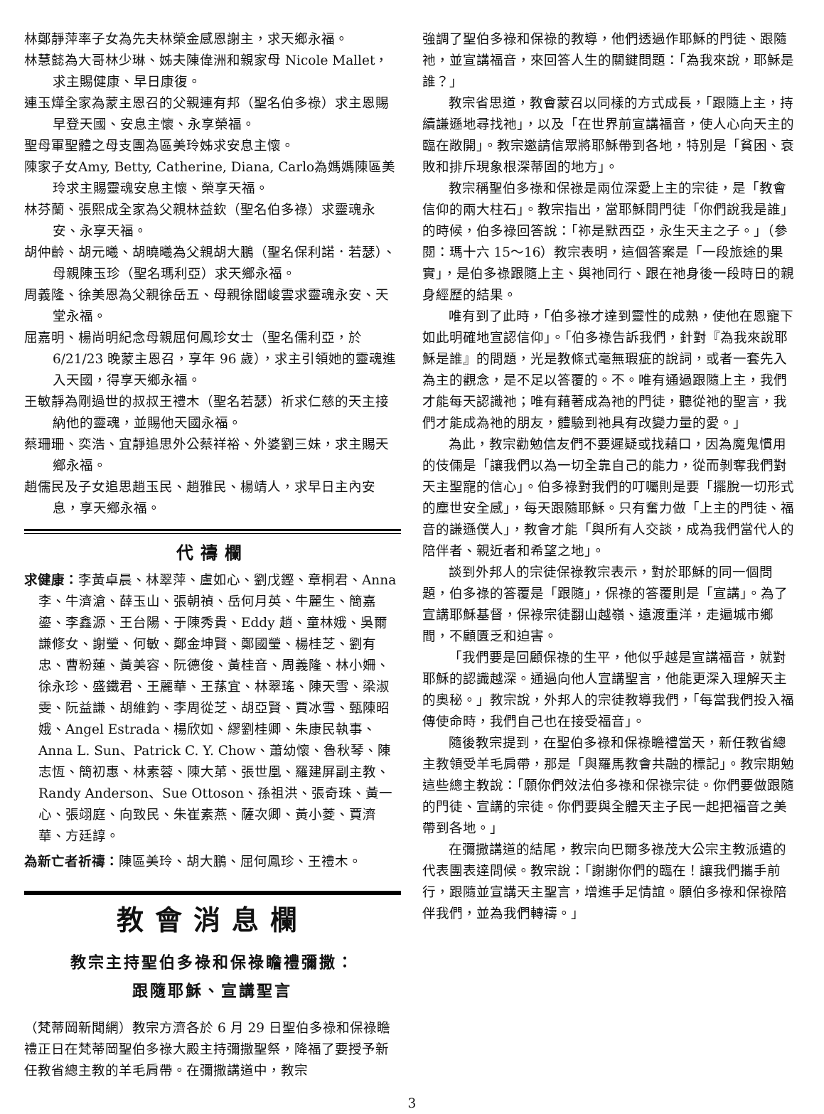林鄭靜萍率子女為先夫林榮金感恩謝主，求天鄉永福。
林慧懿為大哥林少琳、姊夫陳偉洲和親家母 Nicole Mallet，求主賜健康、早日康復。
連玉燁全家為蒙主恩召的父親連有邦（聖名伯多祿）求主恩賜早登天國、安息主懷、永享榮福。
聖母軍聖體之母支團為區美玲姊求安息主懷。
陳家子女Amy, Betty, Catherine, Diana, Carlo為媽媽陳區美玲求主賜靈魂安息主懷、榮享天福。
林芬蘭、張熙成全家為父親林益欽（聖名伯多祿）求靈魂永安、永享天福。
胡仲齡、胡元曦、胡曉曦為父親胡大鵬（聖名保利諾．若瑟）、母親陳玉珍（聖名瑪利亞）求天鄉永福。
周義隆、徐美恩為父親徐岳五、母親徐閻峻雲求靈魂永安、天堂永福。
屈嘉明、楊尚明紀念母親屈何鳳珍女士（聖名儒利亞，於 6/21/23 晚蒙主恩召，享年 96 歲），求主引領她的靈魂進入天國，得享天鄉永福。
王敏靜為剛過世的叔叔王禮木（聖名若瑟）祈求仁慈的天主接納他的靈魂，並賜他天國永福。
蔡珊珊、奕浩、宜靜追思外公蔡祥裕、外婆劉三妹，求主賜天鄉永福。
趙儒民及子女追思趙玉民、趙雅民、楊靖人，求早日主內安息，享天鄉永福。
代禱欄
求健康：李黃卓晨、林翠萍、盧如心、劉戊鏗、章桐君、Anna 李、牛濟滄、薛玉山、張朝禎、岳何月英、牛麗生、簡嘉鎏、李鑫源、王台陽、于陳秀貴、Eddy 趙、童林娥、吳爾謙修女、謝瑩、何敏、鄭金坤賢、鄭國瑩、楊桂芝、劉有忠、曹粉蓮、黃美容、阮德俊、黃桂音、周義隆、林小姍、徐永珍、盛鐵君、王麗華、王蓀宜、林翠瑤、陳天雪、梁淑雯、阮益謙、胡維鈞、李周從芝、胡亞賢、賈冰雪、甄陳昭娥、Angel Estrada、楊欣如、繆劉桂卿、朱康民執事、Anna L. Sun、Patrick C. Y. Chow、蕭幼懷、魯秋琴、陳志恆、簡初惠、林素蓉、陳大苐、張世凰、羅建屏副主教、Randy Anderson、Sue Ottoson、孫祖洪、張奇珠、黃一心、張翊庭、向致民、朱崔素燕、薩次卿、黃小菱、賈濟華、方廷諄。
為新亡者祈禱：陳區美玲、胡大鵬、屈何鳳珍、王禮木。
教會消息欄
教宗主持聖伯多祿和保祿瞻禮彌撒：
跟隨耶穌、宣講聖言
（梵蒂岡新聞網）教宗方濟各於 6 月 29 日聖伯多祿和保祿瞻禮正日在梵蒂岡聖伯多祿大殿主持彌撒聖祭，降福了要授予新任教省總主教的羊毛肩帶。在彌撒講道中，教宗
強調了聖伯多祿和保祿的教導，他們透過作耶穌的門徒、跟隨祂，並宣講福音，來回答人生的關鍵問題：「為我來說，耶穌是誰？」
教宗省思道，教會蒙召以同樣的方式成長，「跟隨上主，持續謙遜地尋找祂」，以及「在世界前宣講福音，使人心向天主的臨在敞開」。教宗邀請信眾將耶穌帶到各地，特別是「貧困、衰敗和排斥現象根深蒂固的地方」。
教宗稱聖伯多祿和保祿是兩位深愛上主的宗徒，是「教會信仰的兩大柱石」。教宗指出，當耶穌問門徒「你們說我是誰」的時候，伯多祿回答說：「祢是默西亞，永生天主之子。」（參閱：瑪十六 15～16）教宗表明，這個答案是「一段旅途的果實」，是伯多祿跟隨上主、與祂同行、跟在祂身後一段時日的親身經歷的結果。
唯有到了此時，「伯多祿才達到靈性的成熟，使他在恩寵下如此明確地宣認信仰」。「伯多祿告訴我們，針對『為我來說耶穌是誰』的問題，光是教條式毫無瑕疵的說詞，或者一套先入為主的觀念，是不足以答覆的。不。唯有通過跟隨上主，我們才能每天認識祂；唯有藉著成為祂的門徒，聽從祂的聖言，我們才能成為祂的朋友，體驗到祂具有改變力量的愛。」
為此，教宗勸勉信友們不要遲疑或找藉口，因為魔鬼慣用的伎倆是「讓我們以為一切全靠自己的能力，從而剝奪我們對天主聖寵的信心」。伯多祿對我們的叮囑則是要「擺脫一切形式的塵世安全感」，每天跟隨耶穌。只有奮力做「上主的門徒、福音的謙遜僕人」，教會才能「與所有人交談，成為我們當代人的陪伴者、親近者和希望之地」。
談到外邦人的宗徒保祿教宗表示，對於耶穌的同一個問題，伯多祿的答覆是「跟隨」，保祿的答覆則是「宣講」。為了宣講耶穌基督，保祿宗徒翻山越嶺、遠渡重洋，走遍城市鄉間，不顧匱乏和迫害。
「我們要是回顧保祿的生平，他似乎越是宣講福音，就對耶穌的認識越深。通過向他人宣講聖言，他能更深入理解天主的奧秘。」教宗說，外邦人的宗徒教導我們，「每當我們投入福傳使命時，我們自己也在接受福音」。
隨後教宗提到，在聖伯多祿和保祿瞻禮當天，新任教省總主教領受羊毛肩帶，那是「與羅馬教會共融的標記」。教宗期勉這些總主教說：「願你們效法伯多祿和保祿宗徒。你們要做跟隨的門徒、宣講的宗徒。你們要與全體天主子民一起把福音之美帶到各地。」
在彌撒講道的結尾，教宗向巴爾多祿茂大公宗主教派遣的代表團表達問候。教宗說：「謝謝你們的臨在！讓我們攜手前行，跟隨並宣講天主聖言，增進手足情誼。願伯多祿和保祿陪伴我們，並為我們轉禱。」
3